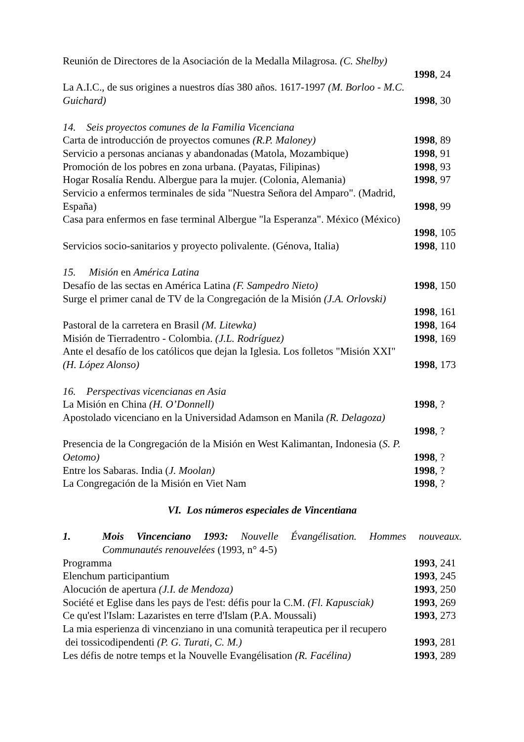Reunión de Directores de la Asociación de la Medalla Milagrosa. (C. Shelby)
1998, 24
La A.I.C., de sus origines a nuestros días 380 años. 1617-1997 (M. Borloo - M.C.
Guichard) 1998, 30
14. Seis proyectos comunes de la Familia Vicenciana
Carta de introducción de proyectos comunes (R.P. Maloney) 1998, 89
Servicio a personas ancianas y abandonadas (Matola, Mozambique) 1998, 91
Promoción de los pobres en zona urbana. (Payatas, Filipinas) 1998, 93
Hogar Rosalía Rendu. Albergue para la mujer. (Colonia, Alemania) 1998, 97
Servicio a enfermos terminales de sida "Nuestra Señora del Amparo". (Madrid,
España) 1998, 99
Casa para enfermos en fase terminal Albergue "la Esperanza". México (México)
1998, 105
Servicios socio-sanitarios y proyecto polivalente. (Génova, Italia) 1998, 110
15. Misión en América Latina
Desafío de las sectas en América Latina (F. Sampedro Nieto) 1998, 150
Surge el primer canal de TV de la Congregación de la Misión (J.A. Orlovski)
1998, 161
Pastoral de la carretera en Brasil (M. Litewka) 1998, 164
Misión de Tierradentro - Colombia. (J.L. Rodríguez) 1998, 169
Ante el desafío de los católicos que dejan la Iglesia. Los folletos "Misión XXI"
(H. López Alonso) 1998, 173
16. Perspectivas vicencianas en Asia
La Misión en China (H. O’Donnell) 1998, ?
Apostolado vicenciano en la Universidad Adamson en Manila (R. Delagoza)
1998, ?
Presencia de la Congregación de la Misión en West Kalimantan, Indonesia (S. P.
Oetomo) 1998, ?
Entre los Sabaras. India (J. Moolan) 1998, ?
La Congregación de la Misión en Viet Nam 1998, ?
VI. Los números especiales de Vincentiana
1. Mois Vincenciano 1993: Nouvelle Évangélisation. Hommes nouveaux. Communautés renouvelées (1993, n° 4-5)
Programma 1993, 241
Elenchum participantium 1993, 245
Alocución de apertura (J.I. de Mendoza) 1993, 250
Société et Eglise dans les pays de l'est: défis pour la C.M. (Fl. Kapusciak) 1993, 269
Ce qu'est l'Islam: Lazaristes en terre d'Islam (P.A. Moussali) 1993, 273
La mia esperienza di vincenziano in una comunità terapeutica per il recupero
dei tossicodipendenti (P. G. Turati, C. M.) 1993, 281
Les défis de notre temps et la Nouvelle Evangélisation (R. Facélina) 1993, 289